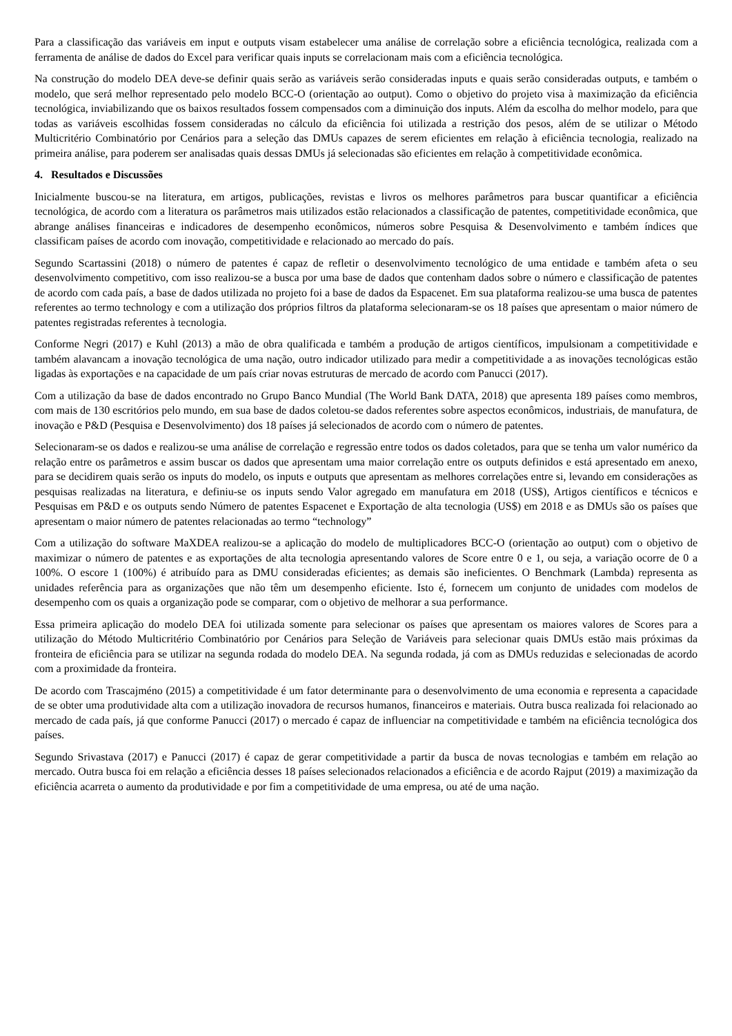Para a classificação das variáveis em input e outputs visam estabelecer uma análise de correlação sobre a eficiência tecnológica, realizada com a ferramenta de análise de dados do Excel para verificar quais inputs se correlacionam mais com a eficiência tecnológica.
Na construção do modelo DEA deve-se definir quais serão as variáveis serão consideradas inputs e quais serão consideradas outputs, e também o modelo, que será melhor representado pelo modelo BCC-O (orientação ao output). Como o objetivo do projeto visa à maximização da eficiência tecnológica, inviabilizando que os baixos resultados fossem compensados com a diminuição dos inputs. Além da escolha do melhor modelo, para que todas as variáveis escolhidas fossem consideradas no cálculo da eficiência foi utilizada a restrição dos pesos, além de se utilizar o Método Multicritério Combinatório por Cenários para a seleção das DMUs capazes de serem eficientes em relação à eficiência tecnologia, realizado na primeira análise, para poderem ser analisadas quais dessas DMUs já selecionadas são eficientes em relação à competitividade econômica.
4. Resultados e Discussões
Inicialmente buscou-se na literatura, em artigos, publicações, revistas e livros os melhores parâmetros para buscar quantificar a eficiência tecnológica, de acordo com a literatura os parâmetros mais utilizados estão relacionados a classificação de patentes, competitividade econômica, que abrange análises financeiras e indicadores de desempenho econômicos, números sobre Pesquisa & Desenvolvimento e também índices que classificam países de acordo com inovação, competitividade e relacionado ao mercado do país.
Segundo Scartassini (2018) o número de patentes é capaz de refletir o desenvolvimento tecnológico de uma entidade e também afeta o seu desenvolvimento competitivo, com isso realizou-se a busca por uma base de dados que contenham dados sobre o número e classificação de patentes de acordo com cada país, a base de dados utilizada no projeto foi a base de dados da Espacenet. Em sua plataforma realizou-se uma busca de patentes referentes ao termo technology e com a utilização dos próprios filtros da plataforma selecionaram-se os 18 países que apresentam o maior número de patentes registradas referentes à tecnologia.
Conforme Negri (2017) e Kuhl (2013) a mão de obra qualificada e também a produção de artigos científicos, impulsionam a competitividade e também alavancam a inovação tecnológica de uma nação, outro indicador utilizado para medir a competitividade a as inovações tecnológicas estão ligadas às exportações e na capacidade de um país criar novas estruturas de mercado de acordo com Panucci (2017).
Com a utilização da base de dados encontrado no Grupo Banco Mundial (The World Bank DATA, 2018) que apresenta 189 países como membros, com mais de 130 escritórios pelo mundo, em sua base de dados coletou-se dados referentes sobre aspectos econômicos, industriais, de manufatura, de inovação e P&D (Pesquisa e Desenvolvimento) dos 18 países já selecionados de acordo com o número de patentes.
Selecionaram-se os dados e realizou-se uma análise de correlação e regressão entre todos os dados coletados, para que se tenha um valor numérico da relação entre os parâmetros e assim buscar os dados que apresentam uma maior correlação entre os outputs definidos e está apresentado em anexo, para se decidirem quais serão os inputs do modelo, os inputs e outputs que apresentam as melhores correlações entre si, levando em considerações as pesquisas realizadas na literatura, e definiu-se os inputs sendo Valor agregado em manufatura em 2018 (US$), Artigos científicos e técnicos e Pesquisas em P&D e os outputs sendo Número de patentes Espacenet e Exportação de alta tecnologia (US$) em 2018 e as DMUs são os países que apresentam o maior número de patentes relacionadas ao termo “technology”
Com a utilização do software MaXDEA realizou-se a aplicação do modelo de multiplicadores BCC-O (orientação ao output) com o objetivo de maximizar o número de patentes e as exportações de alta tecnologia apresentando valores de Score entre 0 e 1, ou seja, a variação ocorre de 0 a 100%. O escore 1 (100%) é atribuído para as DMU consideradas eficientes; as demais são ineficientes. O Benchmark (Lambda) representa as unidades referência para as organizações que não têm um desempenho eficiente. Isto é, fornecem um conjunto de unidades com modelos de desempenho com os quais a organização pode se comparar, com o objetivo de melhorar a sua performance.
Essa primeira aplicação do modelo DEA foi utilizada somente para selecionar os países que apresentam os maiores valores de Scores para a utilização do Método Multicritério Combinatório por Cenários para Seleção de Variáveis para selecionar quais DMUs estão mais próximas da fronteira de eficiência para se utilizar na segunda rodada do modelo DEA. Na segunda rodada, já com as DMUs reduzidas e selecionadas de acordo com a proximidade da fronteira.
De acordo com Trascajméno (2015) a competitividade é um fator determinante para o desenvolvimento de uma economia e representa a capacidade de se obter uma produtividade alta com a utilização inovadora de recursos humanos, financeiros e materiais. Outra busca realizada foi relacionado ao mercado de cada país, já que conforme Panucci (2017) o mercado é capaz de influenciar na competitividade e também na eficiência tecnológica dos países.
Segundo Srivastava (2017) e Panucci (2017) é capaz de gerar competitividade a partir da busca de novas tecnologias e também em relação ao mercado. Outra busca foi em relação a eficiência desses 18 países selecionados relacionados a eficiência e de acordo Rajput (2019) a maximização da eficiência acarreta o aumento da produtividade e por fim a competitividade de uma empresa, ou até de uma nação.